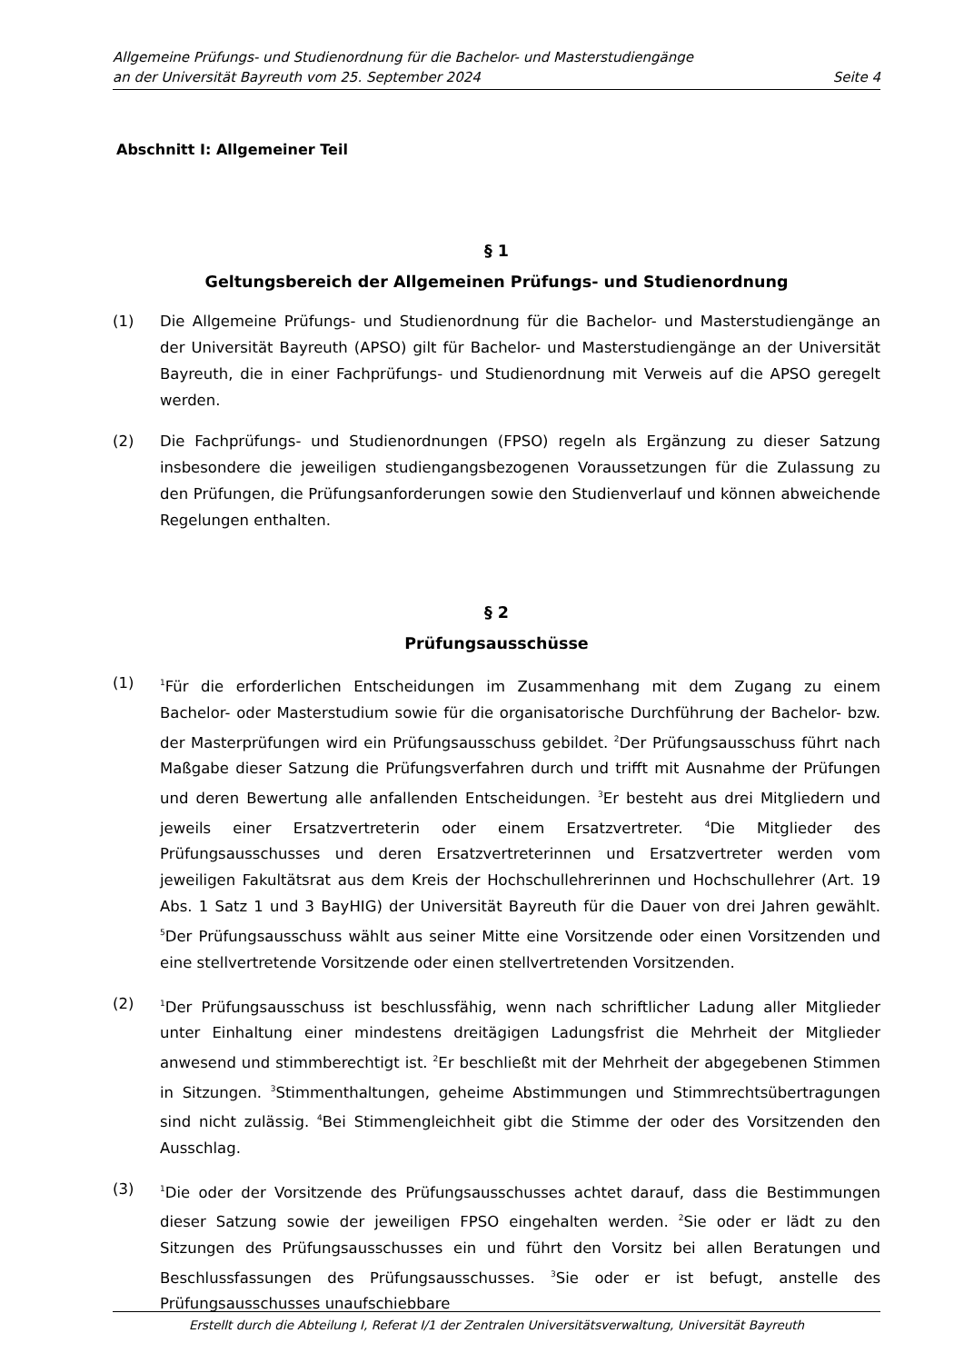Allgemeine Prüfungs- und Studienordnung für die Bachelor- und Masterstudiengänge
an der Universität Bayreuth vom 25. September 2024 Seite 4
Abschnitt I: Allgemeiner Teil
§ 1
Geltungsbereich der Allgemeinen Prüfungs- und Studienordnung
(1) Die Allgemeine Prüfungs- und Studienordnung für die Bachelor- und Masterstudiengänge an der Universität Bayreuth (APSO) gilt für Bachelor- und Masterstudiengänge an der Universität Bayreuth, die in einer Fachprüfungs- und Studienordnung mit Verweis auf die APSO geregelt werden.
(2) Die Fachprüfungs- und Studienordnungen (FPSO) regeln als Ergänzung zu dieser Satzung insbesondere die jeweiligen studiengangsbezogenen Voraussetzungen für die Zulassung zu den Prüfungen, die Prüfungsanforderungen sowie den Studienverlauf und können abweichende Regelungen enthalten.
§ 2
Prüfungsausschüsse
(1) <sup>1</sup>Für die erforderlichen Entscheidungen im Zusammenhang mit dem Zugang zu einem Bachelor- oder Masterstudium sowie für die organisatorische Durchführung der Bachelor- bzw. der Masterprüfungen wird ein Prüfungsausschuss gebildet. <sup>2</sup>Der Prüfungsausschuss führt nach Maßgabe dieser Satzung die Prüfungsverfahren durch und trifft mit Ausnahme der Prüfungen und deren Bewertung alle anfallenden Entscheidungen. <sup>3</sup>Er besteht aus drei Mitgliedern und jeweils einer Ersatzvertreterin oder einem Ersatzvertreter. <sup>4</sup>Die Mitglieder des Prüfungsausschusses und deren Ersatzvertreterinnen und Ersatzvertreter werden vom jeweiligen Fakultätsrat aus dem Kreis der Hochschullehrerinnen und Hochschullehrer (Art. 19 Abs. 1 Satz 1 und 3 BayHIG) der Universität Bayreuth für die Dauer von drei Jahren gewählt. <sup>5</sup>Der Prüfungsausschuss wählt aus seiner Mitte eine Vorsitzende oder einen Vorsitzenden und eine stellvertretende Vorsitzende oder einen stellvertretenden Vorsitzenden.
(2) <sup>1</sup>Der Prüfungsausschuss ist beschlussfähig, wenn nach schriftlicher Ladung aller Mitglieder unter Einhaltung einer mindestens dreitägigen Ladungsfrist die Mehrheit der Mitglieder anwesend und stimmberechtigt ist. <sup>2</sup>Er beschließt mit der Mehrheit der abgegebenen Stimmen in Sitzungen. <sup>3</sup>Stimmenthaltungen, geheime Abstimmungen und Stimmrechtsübertragungen sind nicht zulässig. <sup>4</sup>Bei Stimmengleichheit gibt die Stimme der oder des Vorsitzenden den Ausschlag.
(3) <sup>1</sup>Die oder der Vorsitzende des Prüfungsausschusses achtet darauf, dass die Bestimmungen dieser Satzung sowie der jeweiligen FPSO eingehalten werden. <sup>2</sup>Sie oder er lädt zu den Sitzungen des Prüfungsausschusses ein und führt den Vorsitz bei allen Beratungen und Beschlussfassungen des Prüfungsausschusses. <sup>3</sup>Sie oder er ist befugt, anstelle des Prüfungsausschusses unaufschiebbare
Erstellt durch die Abteilung I, Referat I/1 der Zentralen Universitätsverwaltung, Universität Bayreuth